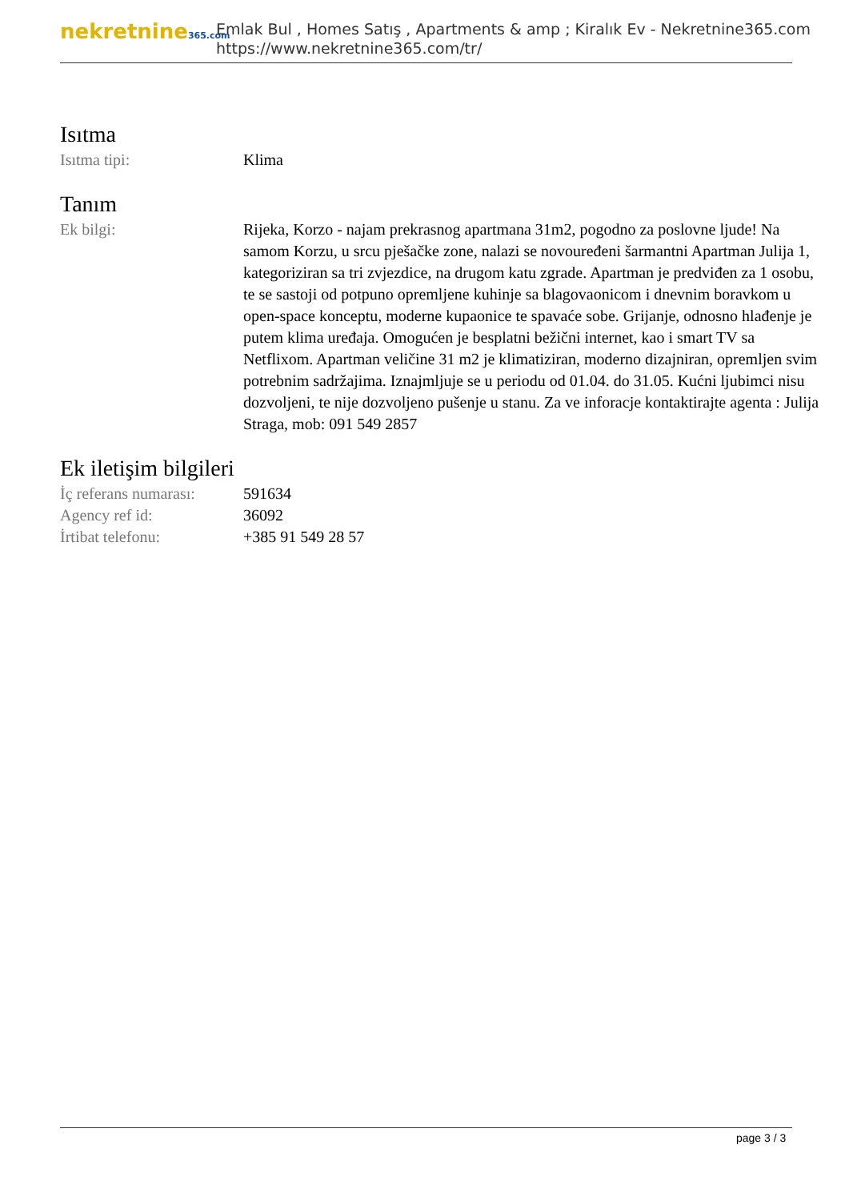nekretnine365.com
Emlak Bul , Homes Satış , Apartments & amp ; Kiralık Ev - Nekretnine365.com
https://www.nekretnine365.com/tr/
Isıtma
| Isıtma tipi: | Klima |
Tanım
| Ek bilgi: | Rijeka, Korzo - najam prekrasnog apartmana 31m2, pogodno za poslovne ljude! Na samom Korzu, u srcu pješačke zone, nalazi se novouređeni šarmantni Apartman Julija 1, kategoriziran sa tri zvjezdice, na drugom katu zgrade. Apartman je predviđen za 1 osobu, te se sastoji od potpuno opremljene kuhinje sa blagovaonicom i dnevnim boravkom u open-space konceptu, moderne kupaonice te spavaće sobe. Grijanje, odnosno hlađenje je putem klima uređaja. Omogućen je besplatni bežični internet, kao i smart TV sa Netflixom. Apartman veličine 31 m2 je klimatiziran, moderno dizajniran, opremljen svim potrebnim sadržajima. Iznajmljuje se u periodu od 01.04. do 31.05. Kućni ljubimci nisu dozvoljeni, te nije dozvoljeno pušenje u stanu. Za ve inforacje kontaktirajte agenta : Julija Straga, mob: 091 549 2857 |
Ek iletişim bilgileri
| İç referans numarası: | 591634 |
| Agency ref id: | 36092 |
| İrtibat telefonu: | +385 91 549 28 57 |
page 3 / 3